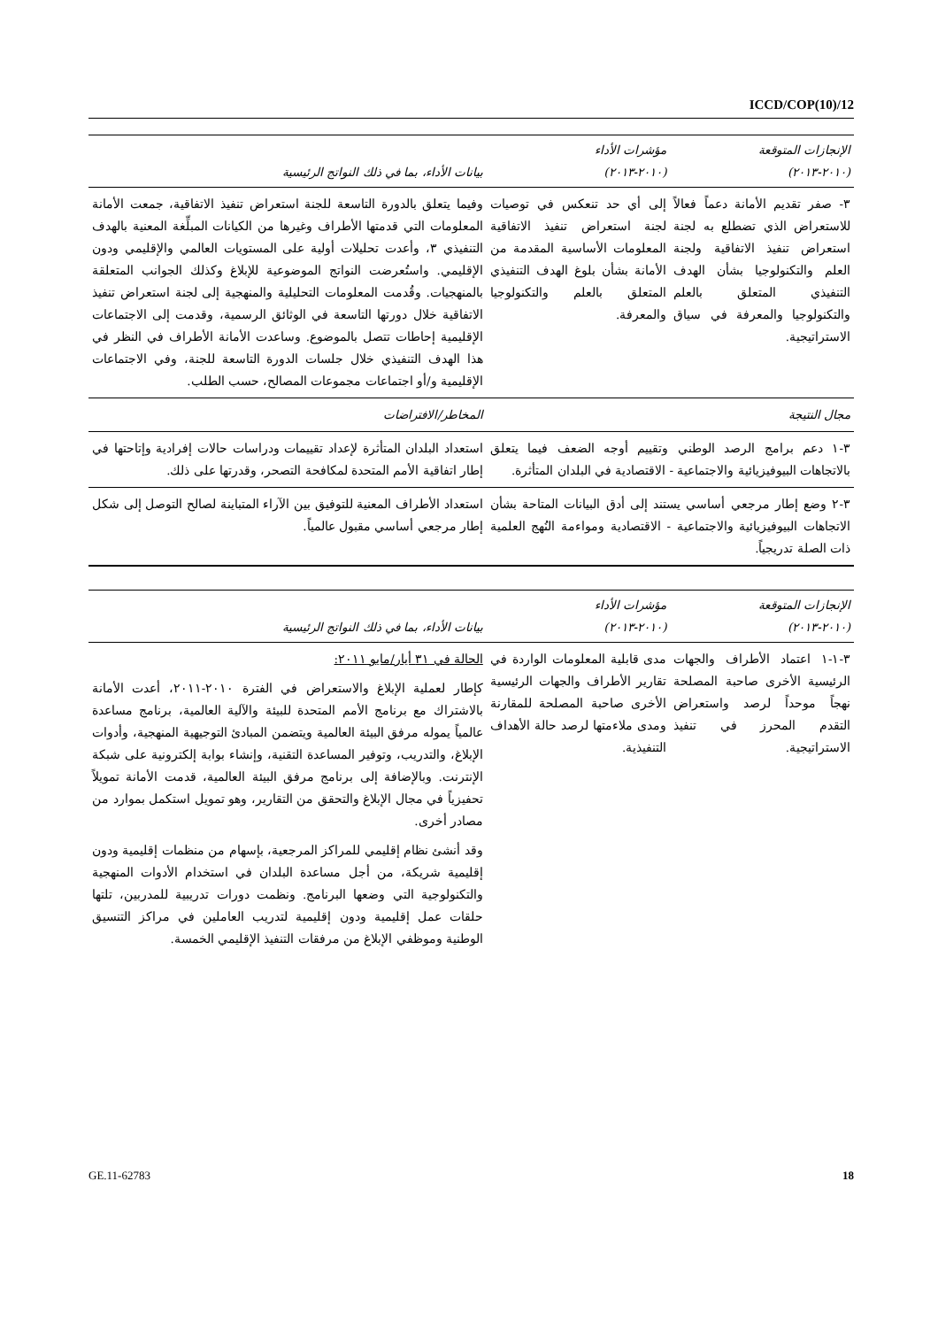ICCD/COP(10)/12
| الإنجازات المتوقعة (٢٠١٠-٢٠١٣) | مؤشرات الأداء (٢٠١٠-٢٠١٣) | بيانات الأداء، بما في ذلك النواتج الرئيسية |
| --- | --- | --- |
| ٣- صفر تقديم الأمانة دعماً فعالاً للاستعراض الذي تضطلع به لجنة استعراض تنفيذ الاتفاقية ولجنة العلم والتكنولوجيا بشأن الهدف التنفيذي المتعلق بالعلم والتكنولوجيا والمعرفة في سياق الاستراتيجية. | إلى أي حد تنعكس في توصيات لجنة استعراض تنفيذ الاتفاقية المعلومات الأساسية المقدمة من الأمانة بشأن بلوغ الهدف التنفيذي المتعلق بالعلم والتكنولوجيا والمعرفة. | وفيما يتعلق بالدورة التاسعة للجنة استعراض تنفيذ الاتفاقية، جمعت الأمانة المعلومات التي قدمتها الأطراف وغيرها من الكيانات المبلِّغة المعنية بالهدف التنفيذي ٣، وأعدت تحليلات أولية على المستويات العالمي والإقليمي ودون الإقليمي. واستُعرضت النواتج الموضوعية للإبلاغ وكذلك الجوانب المتعلقة بالمنهجيات. وقُدمت المعلومات التحليلية والمنهجية إلى لجنة استعراض تنفيذ الاتفاقية خلال دورتها التاسعة في الوثائق الرسمية، وقدمت إلى الاجتماعات الإقليمية إحاطات تتصل بالموضوع. وساعدت الأمانة الأطراف في النظر في هذا الهدف التنفيذي خلال جلسات الدورة التاسعة للجنة، وفي الاجتماعات الإقليمية و/أو اجتماعات مجموعات المصالح، حسب الطلب. |
| مجال النتيجة | | المخاطر/الافتراضات |
| ٣-١ دعم برامج الرصد الوطني وتقييم أوجه الضعف فيما يتعلق بالاتجاهات البيوفيزيائية والاجتماعية - الاقتصادية في البلدان المتأثرة. | | استعداد البلدان المتأثرة لإعداد تقييمات ودراسات حالات إفرادية وإتاحتها في إطار اتفاقية الأمم المتحدة لمكافحة التصحر، وقدرتها على ذلك. |
| ٣-٢ وضع إطار مرجعي أساسي يستند إلى أدق البيانات المتاحة بشأن الاتجاهات البيوفيزيائية والاجتماعية - الاقتصادية ومواءمة النُهج العلمية ذات الصلة تدريجياً. | | استعداد الأطراف المعنية للتوفيق بين الآراء المتباينة لصالح التوصل إلى شكل إطار مرجعي أساسي مقبول عالمياً. |
| الإنجازات المتوقعة (٢٠١٠-٢٠١٣) | مؤشرات الأداء (٢٠١٠-٢٠١٣) | بيانات الأداء، بما في ذلك النواتج الرئيسية |
| --- | --- | --- |
| ٣-١-١ اعتماد الأطراف والجهات الرئيسية الأخرى صاحبة المصلحة نهجاً موحداً لرصد واستعراض التقدم المحرز في تنفيذ الاستراتيجية. | مدى قابلية المعلومات الواردة في تقارير الأطراف والجهات الرئيسية الأخرى صاحبة المصلحة للمقارنة ومدى ملاءمتها لرصد حالة الأهداف التنفيذية. | الحالة في ٣١ أيار/مايو ٢٠١١: كإطار لعملية الإبلاغ والاستعراض في الفترة ٢٠١٠-٢٠١١، أعدت الأمانة بالاشتراك مع برنامج الأمم المتحدة للبيئة والآلية العالمية، برنامج مساعدة عالمياً يموله مرفق البيئة العالمية ويتضمن المبادئ التوجيهية المنهجية، وأدوات الإبلاغ، والتدريب، وتوفير المساعدة التقنية، وإنشاء بوابة إلكترونية على شبكة الإنترنت. وبالإضافة إلى برنامج مرفق البيئة العالمية، قدمت الأمانة تمويلاً تحفيزياً في مجال الإبلاغ والتحقق من التقارير، وهو تمويل استكمل بموارد من مصادر أخرى. وقد أنشئ نظام إقليمي للمراكز المرجعية، بإسهام من منظمات إقليمية ودون إقليمية شريكة، من أجل مساعدة البلدان في استخدام الأدوات المنهجية والتكنولوجية التي وضعها البرنامج. ونظمت دورات تدريبية للمدربين، تلتها حلقات عمل إقليمية ودون إقليمية لتدريب العاملين في مراكز التنسيق الوطنية وموظفي الإبلاغ من مرفقات التنفيذ الإقليمي الخمسة. |
GE.11-62783 18